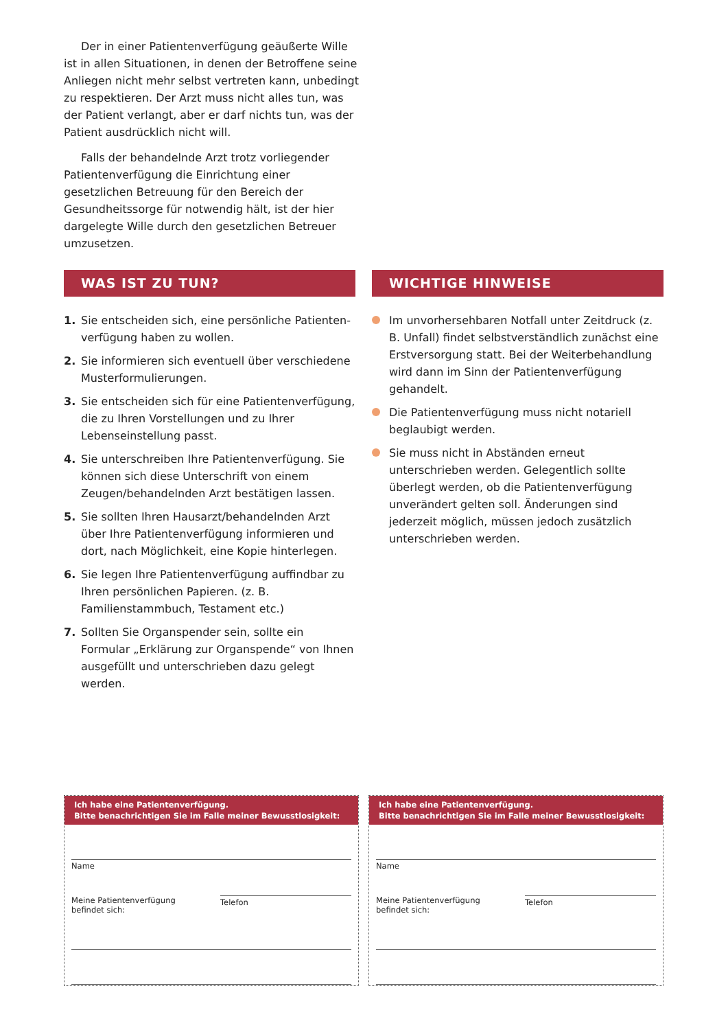Der in einer Patientenverfügung geäußerte Wille ist in allen Situationen, in denen der Betroffene seine Anliegen nicht mehr selbst vertreten kann, unbedingt zu respektieren. Der Arzt muss nicht alles tun, was der Patient verlangt, aber er darf nichts tun, was der Patient ausdrücklich nicht will.
Falls der behandelnde Arzt trotz vorliegender Patientenverfügung die Einrichtung einer gesetzlichen Betreuung für den Bereich der Gesundheitssorge für notwendig hält, ist der hier dargelegte Wille durch den gesetzlichen Betreuer umzusetzen.
WAS IST ZU TUN?
1. Sie entscheiden sich, eine persönliche Patienten­verfügung haben zu wollen.
2. Sie informieren sich eventuell über verschiedene Musterformulierungen.
3. Sie entscheiden sich für eine Patientenverfügung, die zu Ihren Vorstellungen und zu Ihrer Lebensein­stellung passt.
4. Sie unterschreiben Ihre Patientenverfügung. Sie können sich diese Unterschrift von einem Zeugen/behandelnden Arzt bestätigen lassen.
5. Sie sollten Ihren Hausarzt/behandelnden Arzt über Ihre Patientenverfügung informieren und dort, nach Möglichkeit, eine Kopie hinterlegen.
6. Sie legen Ihre Patientenverfügung auffindbar zu Ihren persönlichen Papieren. (z. B. Familienstammbuch, Testament etc.)
7. Sollten Sie Organspender sein, sollte ein Formular „Erklärung zur Organspende“ von Ihnen ausgefüllt und unterschrieben dazu gelegt werden.
WICHTIGE HINWEISE
Im unvorhersehbaren Notfall unter Zeitdruck (z. B. Unfall) findet selbstverständlich zunächst eine Erstversorgung statt. Bei der Weiterbehandlung wird dann im Sinn der Patientenverfügung gehandelt.
Die Patientenverfügung muss nicht notariell beglaubigt werden.
Sie muss nicht in Abständen erneut unterschrieben werden. Gelegentlich sollte überlegt werden, ob die Patientenverfügung unverändert gelten soll. Änderungen sind jederzeit möglich, müssen jedoch zusätzlich unterschrieben werden.
Ich habe eine Patientenverfügung.
Bitte benachrichtigen Sie im Falle meiner Bewusstlosigkeit:
Name
Meine Patientenverfügung
befindet sich:
Telefon
Ich habe eine Patientenverfügung.
Bitte benachrichtigen Sie im Falle meiner Bewusstlosigkeit:
Name
Meine Patientenverfügung
befindet sich:
Telefon